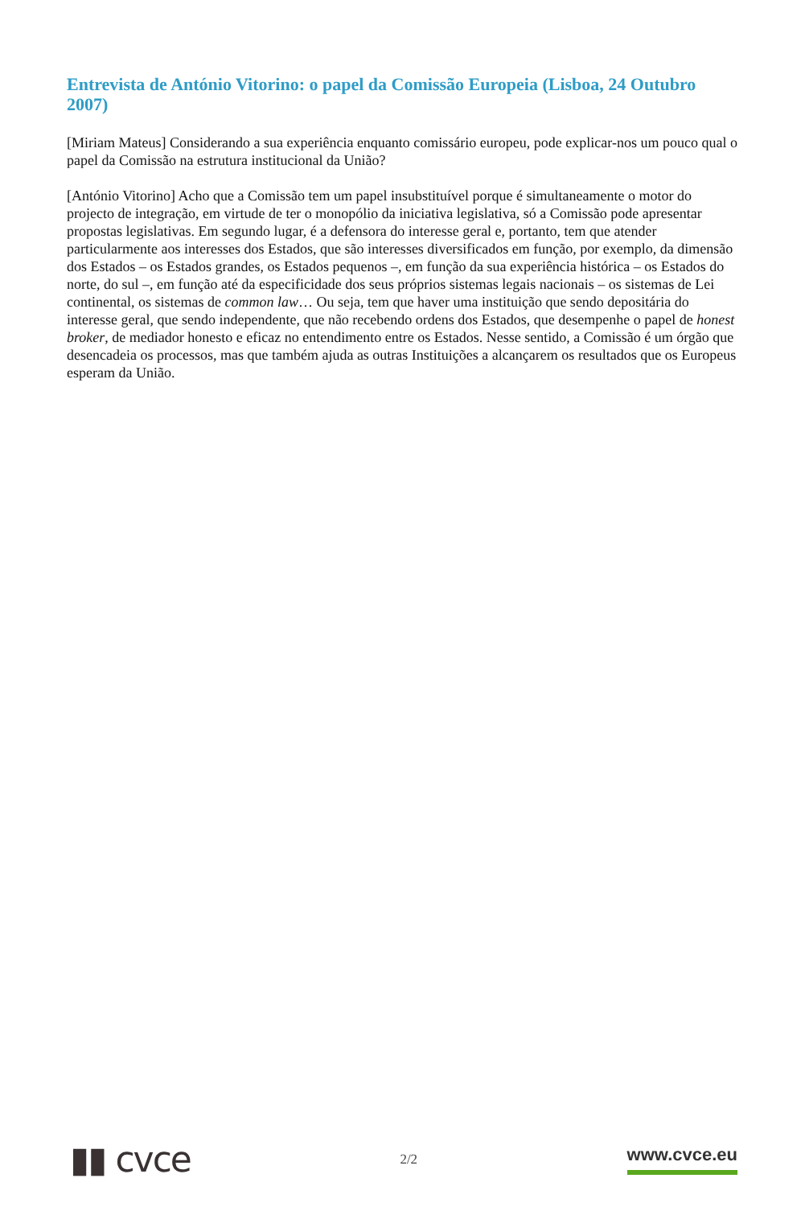Entrevista de António Vitorino: o papel da Comissão Europeia (Lisboa, 24 Outubro 2007)
[Miriam Mateus] Considerando a sua experiência enquanto comissário europeu, pode explicar-nos um pouco qual o papel da Comissão na estrutura institucional da União?
[António Vitorino] Acho que a Comissão tem um papel insubstituível porque é simultaneamente o motor do projecto de integração, em virtude de ter o monopólio da iniciativa legislativa, só a Comissão pode apresentar propostas legislativas. Em segundo lugar, é a defensora do interesse geral e, portanto, tem que atender particularmente aos interesses dos Estados, que são interesses diversificados em função, por exemplo, da dimensão dos Estados – os Estados grandes, os Estados pequenos –, em função da sua experiência histórica – os Estados do norte, do sul –, em função até da especificidade dos seus próprios sistemas legais nacionais – os sistemas de Lei continental, os sistemas de common law… Ou seja, tem que haver uma instituição que sendo depositária do interesse geral, que sendo independente, que não recebendo ordens dos Estados, que desempenhe o papel de honest broker, de mediador honesto e eficaz no entendimento entre os Estados. Nesse sentido, a Comissão é um órgão que desencadeia os processos, mas que também ajuda as outras Instituições a alcançarem os resultados que os Europeus esperam da União.
▮▮ cvce
2/2
www.cvce.eu